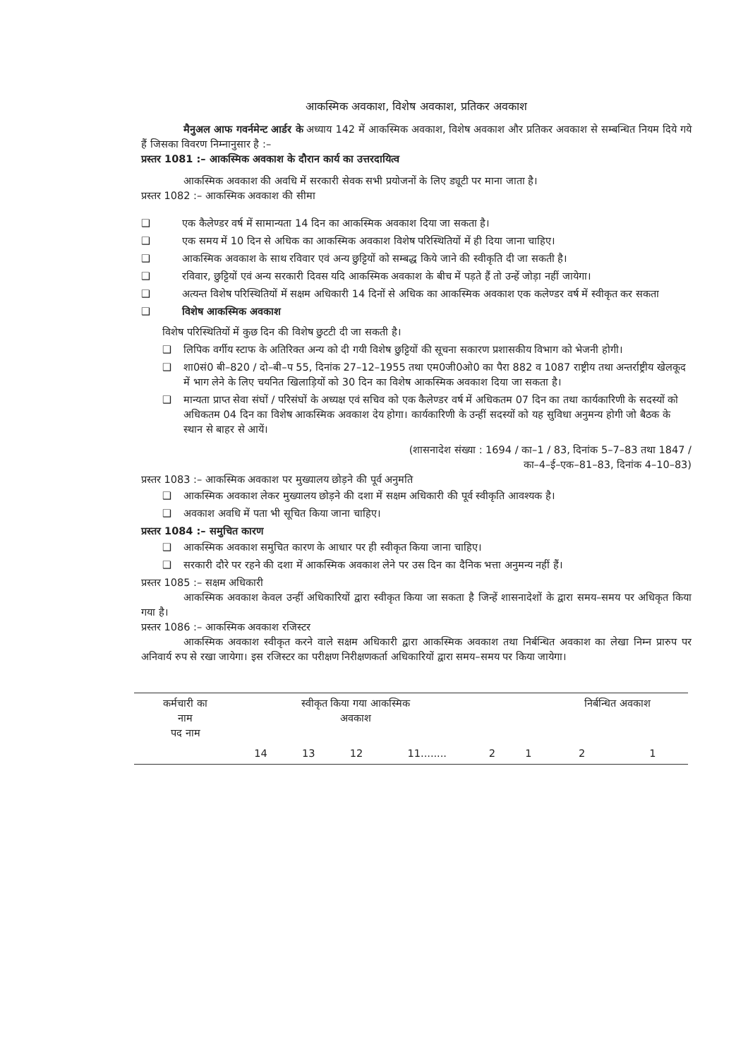आकस्मिक अवकाश, विशेष अवकाश, प्रतिकर अवकाश
मैनुअल आफ गवर्नमेन्ट आर्डर के अध्याय 142 में आकस्मिक अवकाश, विशेष अवकाश और प्रतिकर अवकाश से सम्बन्धित नियम दिये गये हैं जिसका विवरण निम्नानुसार है :–
प्रस्तर 1081 :– आकस्मिक अवकाश के दौरान कार्य का उत्तरदायित्व
आकस्मिक अवकाश की अवधि में सरकारी सेवक सभी प्रयोजनों के लिए ड्यूटी पर माना जाता है।
प्रस्तर 1082 :– आकस्मिक अवकाश की सीमा
❑ एक कैलेण्डर वर्ष में सामान्यता 14 दिन का आकस्मिक अवकाश दिया जा सकता है।
❑ एक समय में 10 दिन से अधिक का आकस्मिक अवकाश विशेष परिस्थितियों में ही दिया जाना चाहिए।
❑ आकस्मिक अवकाश के साथ रविवार एवं अन्य छुट्टियों को सम्बद्ध किये जाने की स्वीकृति दी जा सकती है।
❑ रविवार, छुट्टियों एवं अन्य सरकारी दिवस यदि आकस्मिक अवकाश के बीच में पड़ते हैं तो उन्हें जोड़ा नहीं जायेगा।
❑ अत्यन्त विशेष परिस्थितियों में सक्षम अधिकारी 14 दिनों से अधिक का आकस्मिक अवकाश एक कलेण्डर वर्ष में स्वीकृत कर सकता
❑ विशेष आकस्मिक अवकाश
विशेष परिस्थितियों में कुछ दिन की विशेष छुटटी दी जा सकती है।
❑ लिपिक वर्गीय स्टाफ के अतिरिक्त अन्य को दी गयी विशेष छुट्टियों की सूचना सकारण प्रशासकीय विभाग को भेजनी होगी।
❑ शा0सं0 बी–820 / दो–बी–प 55, दिनांक 27–12–1955 तथा एम0जी0ओ0 का पैरा 882 व 1087 राष्ट्रीय तथा अन्तर्राष्ट्रीय खेलकूद में भाग लेने के लिए चयनित खिलाड़ियों को 30 दिन का विशेष आकस्मिक अवकाश दिया जा सकता है।
❑ मान्यता प्राप्त सेवा संघों / परिसंघों के अध्यक्ष एवं सचिव को एक कैलेण्डर वर्ष में अधिकतम 07 दिन का तथा कार्यकारिणी के सदस्यों को अधिकतम 04 दिन का विशेष आकस्मिक अवकाश देय होगा। कार्यकारिणी के उन्हीं सदस्यों को यह सुविधा अनुमन्य होगी जो बैठक के स्थान से बाहर से आयें।
(शासनादेश संख्या : 1694 / का–1 / 83, दिनांक 5–7–83 तथा 1847 /
का–4–ई–एक–81–83, दिनांक 4–10–83)
प्रस्तर 1083 :– आकस्मिक अवकाश पर मुख्यालय छोड़ने की पूर्व अनुमति
❑ आकस्मिक अवकाश लेकर मुख्यालय छोड़ने की दशा में सक्षम अधिकारी की पूर्व स्वीकृति आवश्यक है।
❑ अवकाश अवधि में पता भी सूचित किया जाना चाहिए।
प्रस्तर 1084 :– समुचित कारण
❑ आकस्मिक अवकाश समुचित कारण के आधार पर ही स्वीकृत किया जाना चाहिए।
❑ सरकारी दौरे पर रहने की दशा में आकस्मिक अवकाश लेने पर उस दिन का दैनिक भत्ता अनुमन्य नहीं हैं।
प्रस्तर 1085 :– सक्षम अधिकारी
आकस्मिक अवकाश केवल उन्हीं अधिकारियों द्वारा स्वीकृत किया जा सकता है जिन्हें शासनादेशों के द्वारा समय–समय पर अधिकृत किया गया है।
प्रस्तर 1086 :– आकस्मिक अवकाश रजिस्टर
आकस्मिक अवकाश स्वीकृत करने वाले सक्षम अधिकारी द्वारा आकस्मिक अवकाश तथा निर्बन्धित अवकाश का लेखा निम्न प्रारुप पर अनिवार्य रुप से रखा जायेगा। इस रजिस्टर का परीक्षण निरीक्षणकर्ता अधिकारियों द्वारा समय–समय पर किया जायेगा।
| कर्मचारी का नाम पद नाम | स्वीकृत किया गया आकस्मिक अवकाश | | | | | | निर्बन्धित अवकाश | |
| | 14 | 13 | 12 | 11........ | 2 | 1 | 2 | 1 |